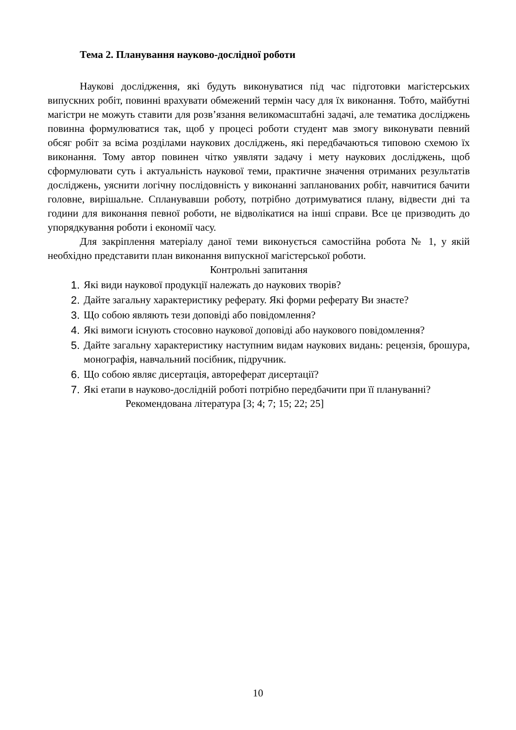Тема 2. Планування науково-дослідної роботи
Наукові дослідження, які будуть виконуватися під час підготовки магістерських випускних робіт, повинні врахувати обмежений термін часу для їх виконання. Тобто, майбутні магістри не можуть ставити для розв’язання великомасштабні задачі, але тематика досліджень повинна формулюватися так, щоб у процесі роботи студент мав змогу виконувати певний обсяг робіт за всіма розділами наукових досліджень, які передбачаються типовою схемою їх виконання. Тому автор повинен чітко уявляти задачу і мету наукових досліджень, щоб сформулювати суть і актуальність наукової теми, практичне значення отриманих результатів досліджень, уяснити логічну послідовність у виконанні запланованих робіт, навчитися бачити головне, вирішальне. Спланувавши роботу, потрібно дотримуватися плану, відвести дні та години для виконання певної роботи, не відволікатися на інші справи. Все це призводить до упорядкування роботи і економії часу.
Для закріплення матеріалу даної теми виконується самостійна робота № 1, у якій необхідно представити план виконання випускної магістерської роботи.
Контрольні запитання
1. Які види наукової продукції належать до наукових творів?
2. Дайте загальну характеристику реферату. Які форми реферату Ви знаєте?
3. Що собою являють тези доповіді або повідомлення?
4. Які вимоги існують стосовно наукової доповіді або наукового повідомлення?
5. Дайте загальну характеристику наступним видам наукових видань: рецензія, брошура, монографія, навчальний посібник, підручник.
6. Що собою являє дисертація, автореферат дисертації?
7. Які етапи в науково-дослідній роботі потрібно передбачити при її плануванні?
Рекомендована література [3; 4; 7; 15; 22; 25]
10